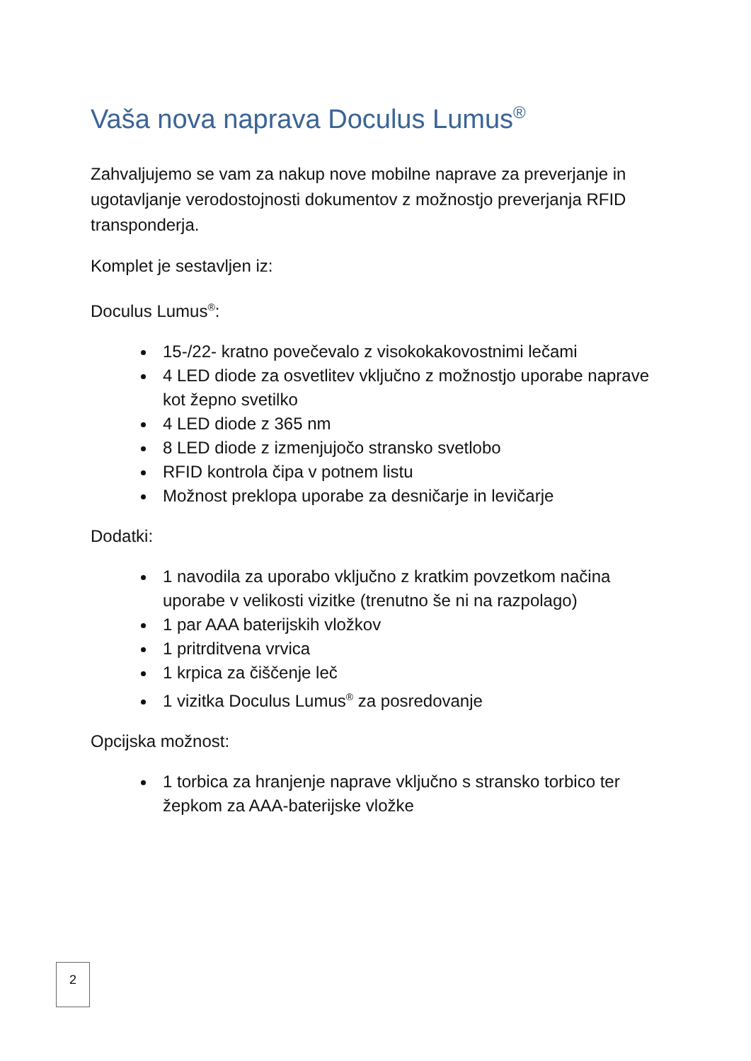Vaša nova naprava Doculus Lumus<sup>®</sup>
Zahvaljujemo se vam za nakup nove mobilne naprave za preverjanje in ugotavljanje verodostojnosti dokumentov z možnostjo preverjanja RFID transponderja.
Komplet je sestavljen iz:
Doculus Lumus<sup>®</sup>:
15-/22- kratno povečevalo z visokokakovostnimi lečami
4 LED diode za osvetlitev vključno z možnostjo uporabe naprave kot žepno svetilko
4 LED diode z 365 nm
8 LED diode z izmenjujočo stransko svetlobo
RFID kontrola čipa v potnem listu
Možnost preklopa uporabe za desničarje in levičarje
Dodatki:
1 navodila za uporabo vključno z kratkim povzetkom načina uporabe v velikosti vizitke (trenutno še ni na razpolago)
1 par AAA baterijskih vložkov
1 pritrditvena vrvica
1 krpica za čiščenje leč
1 vizitka Doculus Lumus<sup>®</sup> za posredovanje
Opcijska možnost:
1 torbica za hranjenje naprave vključno s stransko torbico ter žepkom za AAA-baterijske vložke
2